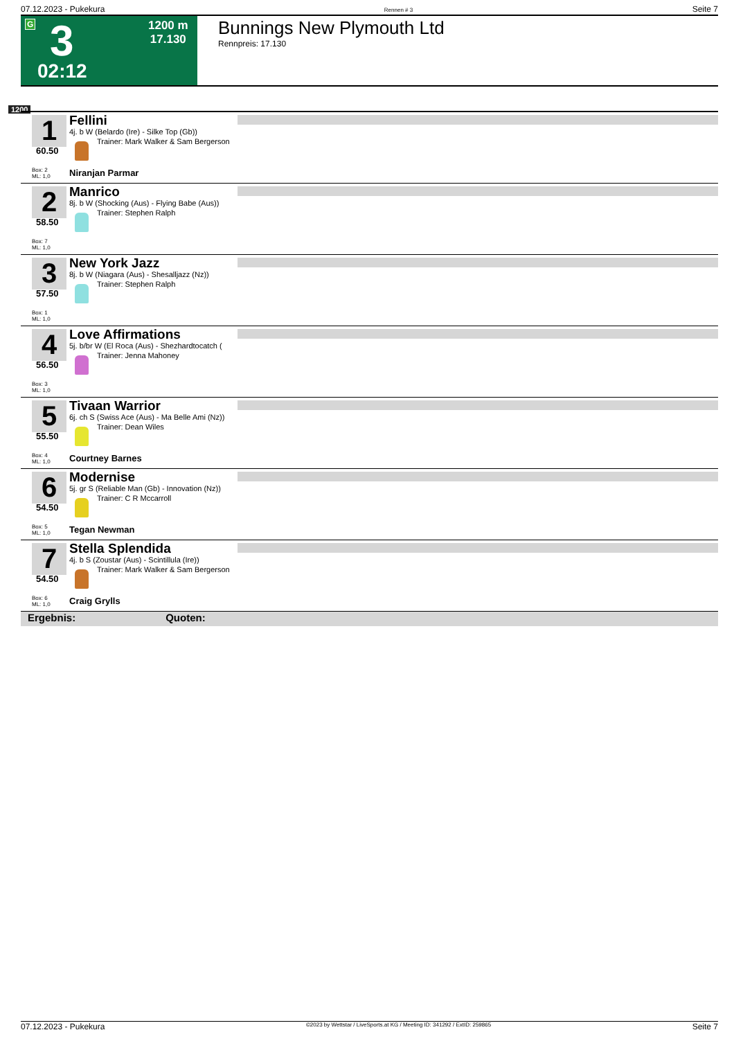07.12.2023 - Pukekura Rennen # 3 Seite 7
G 3 1200 m
17.130
02:12
Bunnings New Plymouth Ltd
Rennpreis: 17.130
1200
1
60.50
Box: 2
ML: 1,0
Fellini
4j. b W (Belardo (Ire) - Silke Top (Gb))
Trainer: Mark Walker & Sam Bergerson
Niranjan Parmar
2
58.50
Box: 7
ML: 1,0
Manrico
8j. b W (Shocking (Aus) - Flying Babe (Aus))
Trainer: Stephen Ralph
3
57.50
Box: 1
ML: 1,0
New York Jazz
8j. b W (Niagara (Aus) - Shesalljazz (Nz))
Trainer: Stephen Ralph
4
56.50
Box: 3
ML: 1,0
Love Affirmations
5j. b/br W (El Roca (Aus) - Shezhardtocatch (
Trainer: Jenna Mahoney
5
55.50
Box: 4
ML: 1,0
Tivaan Warrior
6j. ch S (Swiss Ace (Aus) - Ma Belle Ami (Nz))
Trainer: Dean Wiles
Courtney Barnes
6
54.50
Box: 5
ML: 1,0
Modernise
5j. gr S (Reliable Man (Gb) - Innovation (Nz))
Trainer: C R Mccarroll
Tegan Newman
7
54.50
Box: 6
ML: 1,0
Stella Splendida
4j. b S (Zoustar (Aus) - Scintillula (Ire))
Trainer: Mark Walker & Sam Bergerson
Craig Grylls
Ergebnis: Quoten:
07.12.2023 - Pukekura ©2023 by Wettstar / LiveSports.at KG / Meeting ID: 341292 / ExtID: 259865 Seite 7